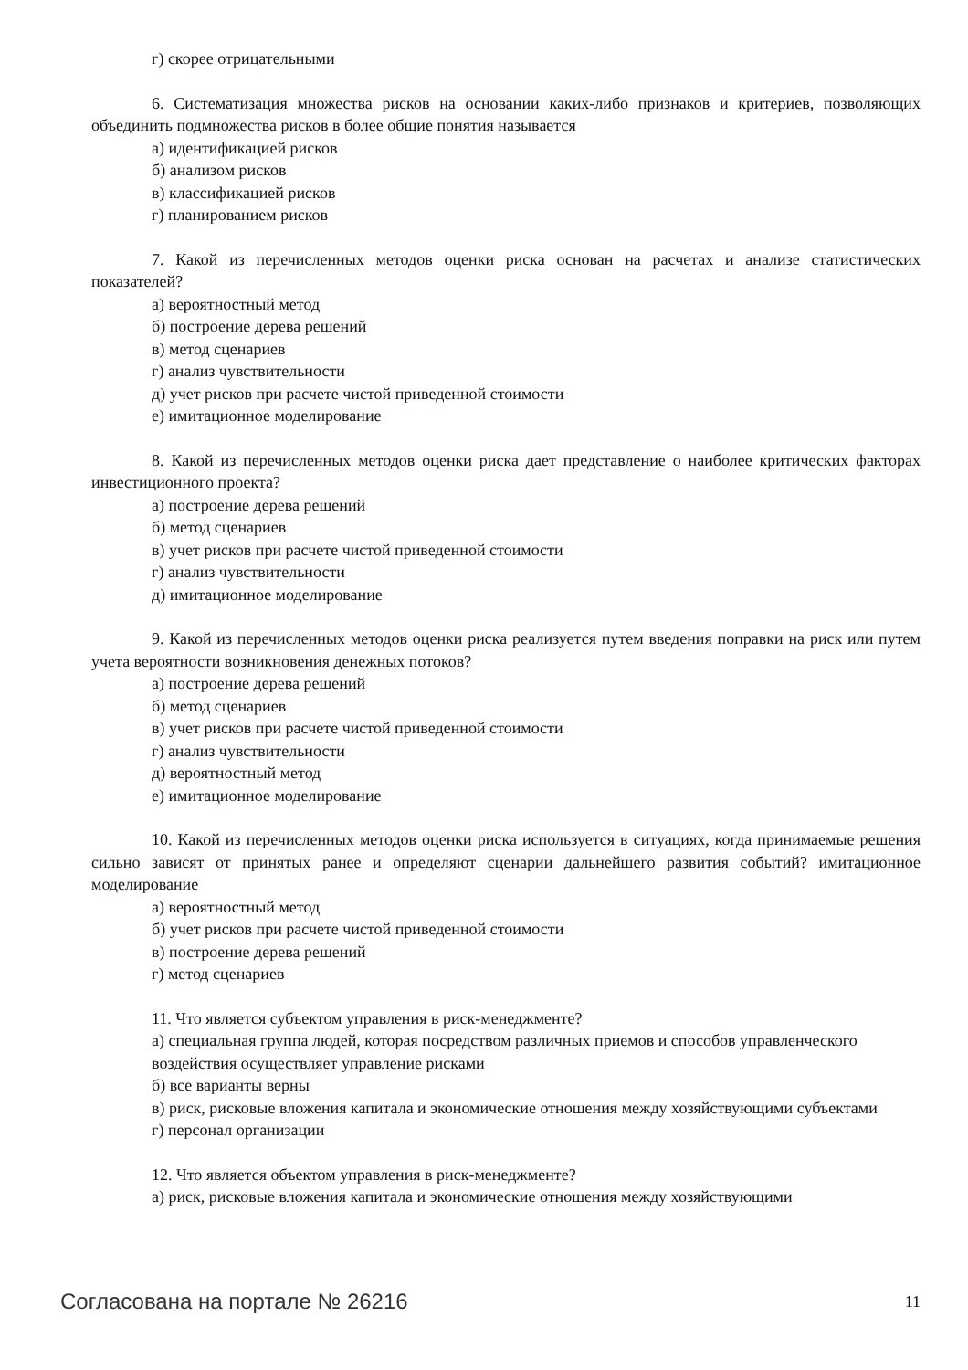г) скорее отрицательными
6. Систематизация множества рисков на основании каких-либо признаков и критериев, позволяющих объединить подмножества рисков в более общие понятия называется
а) идентификацией рисков
б) анализом рисков
в) классификацией рисков
г) планированием рисков
7. Какой из перечисленных методов оценки риска основан на расчетах и анализе статистических показателей?
а) вероятностный метод
б) построение дерева решений
в) метод сценариев
г) анализ чувствительности
д) учет рисков при расчете чистой приведенной стоимости
е) имитационное моделирование
8. Какой из перечисленных методов оценки риска дает представление о наиболее критических факторах инвестиционного проекта?
а) построение дерева решений
б) метод сценариев
в) учет рисков при расчете чистой приведенной стоимости
г) анализ чувствительности
д) имитационное моделирование
9. Какой из перечисленных методов оценки риска реализуется путем введения поправки на риск или путем учета вероятности возникновения денежных потоков?
а) построение дерева решений
б) метод сценариев
в) учет рисков при расчете чистой приведенной стоимости
г) анализ чувствительности
д) вероятностный метод
е) имитационное моделирование
10. Какой из перечисленных методов оценки риска используется в ситуациях, когда принимаемые решения сильно зависят от принятых ранее и определяют сценарии дальнейшего развития событий? имитационное моделирование
а) вероятностный метод
б) учет рисков при расчете чистой приведенной стоимости
в) построение дерева решений
г) метод сценариев
11. Что является субъектом управления в риск-менеджменте?
а) специальная группа людей, которая посредством различных приемов и способов управленческого
воздействия осуществляет управление рисками
б) все варианты верны
в) риск, рисковые вложения капитала и экономические отношения между хозяйствующими субъектами
г) персонал организации
12. Что является объектом управления в риск-менеджменте?
а) риск, рисковые вложения капитала и экономические отношения между хозяйствующими
Согласована на портале № 26216 11